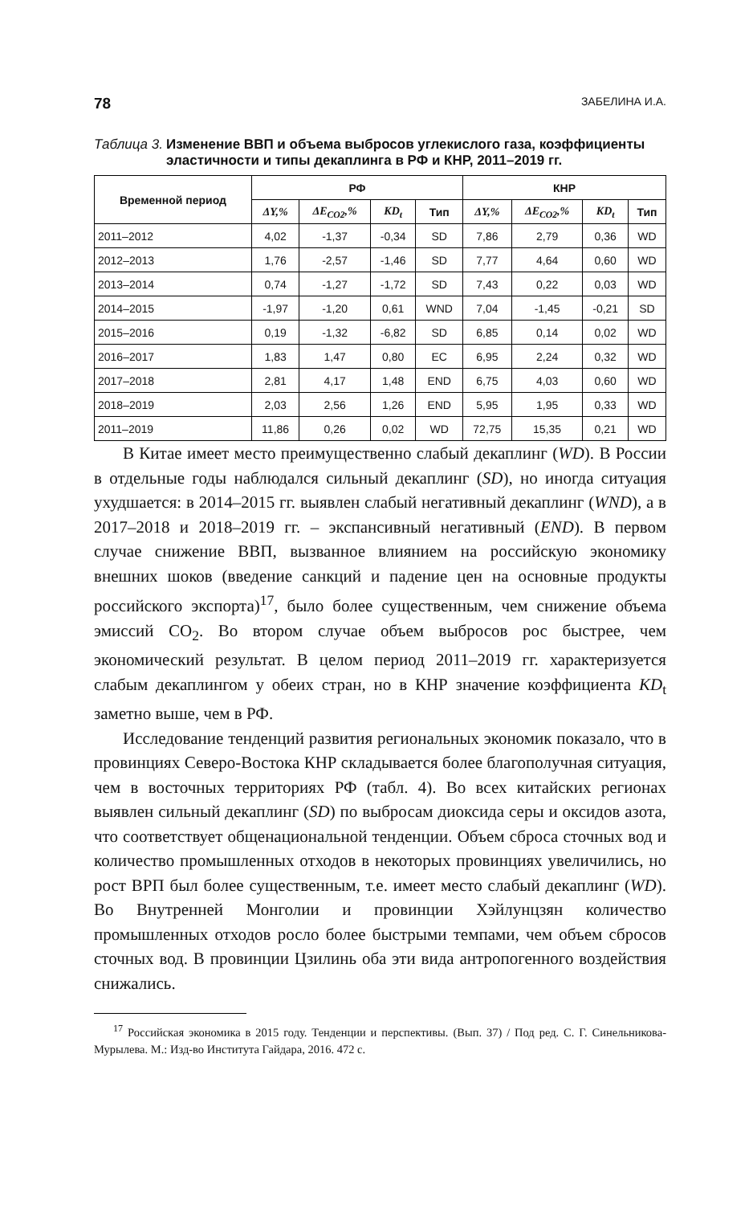78 ЗАБЕЛИНА И.А.
Таблица 3. Изменение ВВП и объема выбросов углекислого газа, коэффициенты эластичности и типы декаплинга в РФ и КНР, 2011–2019 гг.
| Временной период | РФ | | | | КНР | | | |
| --- | --- | --- | --- | --- | --- | --- | --- | --- |
| | ΔY,% | ΔE<sub>CO2</sub>,% | KD<sub>t</sub> | Тип | ΔY,% | ΔE<sub>CO2</sub>,% | KD<sub>t</sub> | Тип |
| 2011–2012 | 4,02 | -1,37 | -0,34 | SD | 7,86 | 2,79 | 0,36 | WD |
| 2012–2013 | 1,76 | -2,57 | -1,46 | SD | 7,77 | 4,64 | 0,60 | WD |
| 2013–2014 | 0,74 | -1,27 | -1,72 | SD | 7,43 | 0,22 | 0,03 | WD |
| 2014–2015 | -1,97 | -1,20 | 0,61 | WND | 7,04 | -1,45 | -0,21 | SD |
| 2015–2016 | 0,19 | -1,32 | -6,82 | SD | 6,85 | 0,14 | 0,02 | WD |
| 2016–2017 | 1,83 | 1,47 | 0,80 | EC | 6,95 | 2,24 | 0,32 | WD |
| 2017–2018 | 2,81 | 4,17 | 1,48 | END | 6,75 | 4,03 | 0,60 | WD |
| 2018–2019 | 2,03 | 2,56 | 1,26 | END | 5,95 | 1,95 | 0,33 | WD |
| 2011–2019 | 11,86 | 0,26 | 0,02 | WD | 72,75 | 15,35 | 0,21 | WD |
В Китае имеет место преимущественно слабый декаплинг (WD). В России в отдельные годы наблюдался сильный декаплинг (SD), но иногда ситуация ухудшается: в 2014–2015 гг. выявлен слабый негативный декаплинг (WND), а в 2017–2018 и 2018–2019 гг. – экспансивный негативный (END). В первом случае снижение ВВП, вызванное влиянием на российскую экономику внешних шоков (введение санкций и падение цен на основные продукты российского экспорта)<sup>17</sup>, было более существенным, чем снижение объема эмиссий CO<sub>2</sub>. Во втором случае объем выбросов рос быстрее, чем экономический результат. В целом период 2011–2019 гг. характеризуется слабым декаплингом у обеих стран, но в КНР значение коэффициента KD<sub>t</sub> заметно выше, чем в РФ.
Исследование тенденций развития региональных экономик показало, что в провинциях Северо-Востока КНР складывается более благополучная ситуация, чем в восточных территориях РФ (табл. 4). Во всех китайских регионах выявлен сильный декаплинг (SD) по выбросам диоксида серы и оксидов азота, что соответствует общенациональной тенденции. Объем сброса сточных вод и количество промышленных отходов в некоторых провинциях увеличились, но рост ВРП был более существенным, т.е. имеет место слабый декаплинг (WD). Во Внутренней Монголии и провинции Хэйлунцзян количество промышленных отходов росло более быстрыми темпами, чем объем сбросов сточных вод. В провинции Цзилинь оба эти вида антропогенного воздействия снижались.
<sup>17</sup> Российская экономика в 2015 году. Тенденции и перспективы. (Вып. 37) / Под ред. С. Г. Синельникова-Мурылева. М.: Изд-во Института Гайдара, 2016. 472 с.